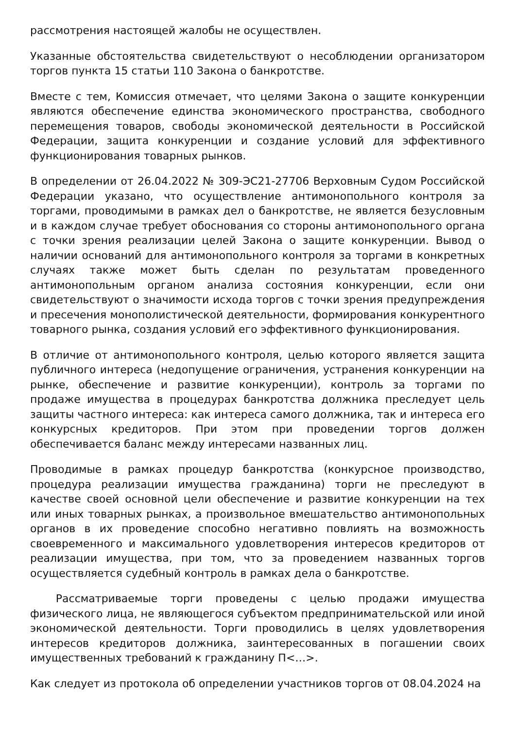рассмотрения настоящей жалобы не осуществлен.
Указанные обстоятельства свидетельствуют о несоблюдении организатором торгов пункта 15 статьи 110 Закона о банкротстве.
Вместе с тем, Комиссия отмечает, что целями Закона о защите конкуренции являются обеспечение единства экономического пространства, свободного перемещения товаров, свободы экономической деятельности в Российской Федерации, защита конкуренции и создание условий для эффективного функционирования товарных рынков.
В определении от 26.04.2022 № 309-ЭС21-27706 Верховным Судом Российской Федерации указано, что осуществление антимонопольного контроля за торгами, проводимыми в рамках дел о банкротстве, не является безусловным и в каждом случае требует обоснования со стороны антимонопольного органа с точки зрения реализации целей Закона о защите конкуренции. Вывод о наличии оснований для антимонопольного контроля за торгами в конкретных случаях также может быть сделан по результатам проведенного антимонопольным органом анализа состояния конкуренции, если они свидетельствуют о значимости исхода торгов с точки зрения предупреждения и пресечения монополистической деятельности, формирования конкурентного товарного рынка, создания условий его эффективного функционирования.
В отличие от антимонопольного контроля, целью которого является защита публичного интереса (недопущение ограничения, устранения конкуренции на рынке, обеспечение и развитие конкуренции), контроль за торгами по продаже имущества в процедурах банкротства должника преследует цель защиты частного интереса: как интереса самого должника, так и интереса его конкурсных кредиторов. При этом при проведении торгов должен обеспечивается баланс между интересами названных лиц.
Проводимые в рамках процедур банкротства (конкурсное производство, процедура реализации имущества гражданина) торги не преследуют в качестве своей основной цели обеспечение и развитие конкуренции на тех или иных товарных рынках, а произвольное вмешательство антимонопольных органов в их проведение способно негативно повлиять на возможность своевременного и максимального удовлетворения интересов кредиторов от реализации имущества, при том, что за проведением названных торгов осуществляется судебный контроль в рамках дела о банкротстве.
Рассматриваемые торги проведены с целью продажи имущества физического лица, не являющегося субъектом предпринимательской или иной экономической деятельности. Торги проводились в целях удовлетворения интересов кредиторов должника, заинтересованных в погашении своих имущественных требований к гражданину П<…>.
Как следует из протокола об определении участников торгов от 08.04.2024 на